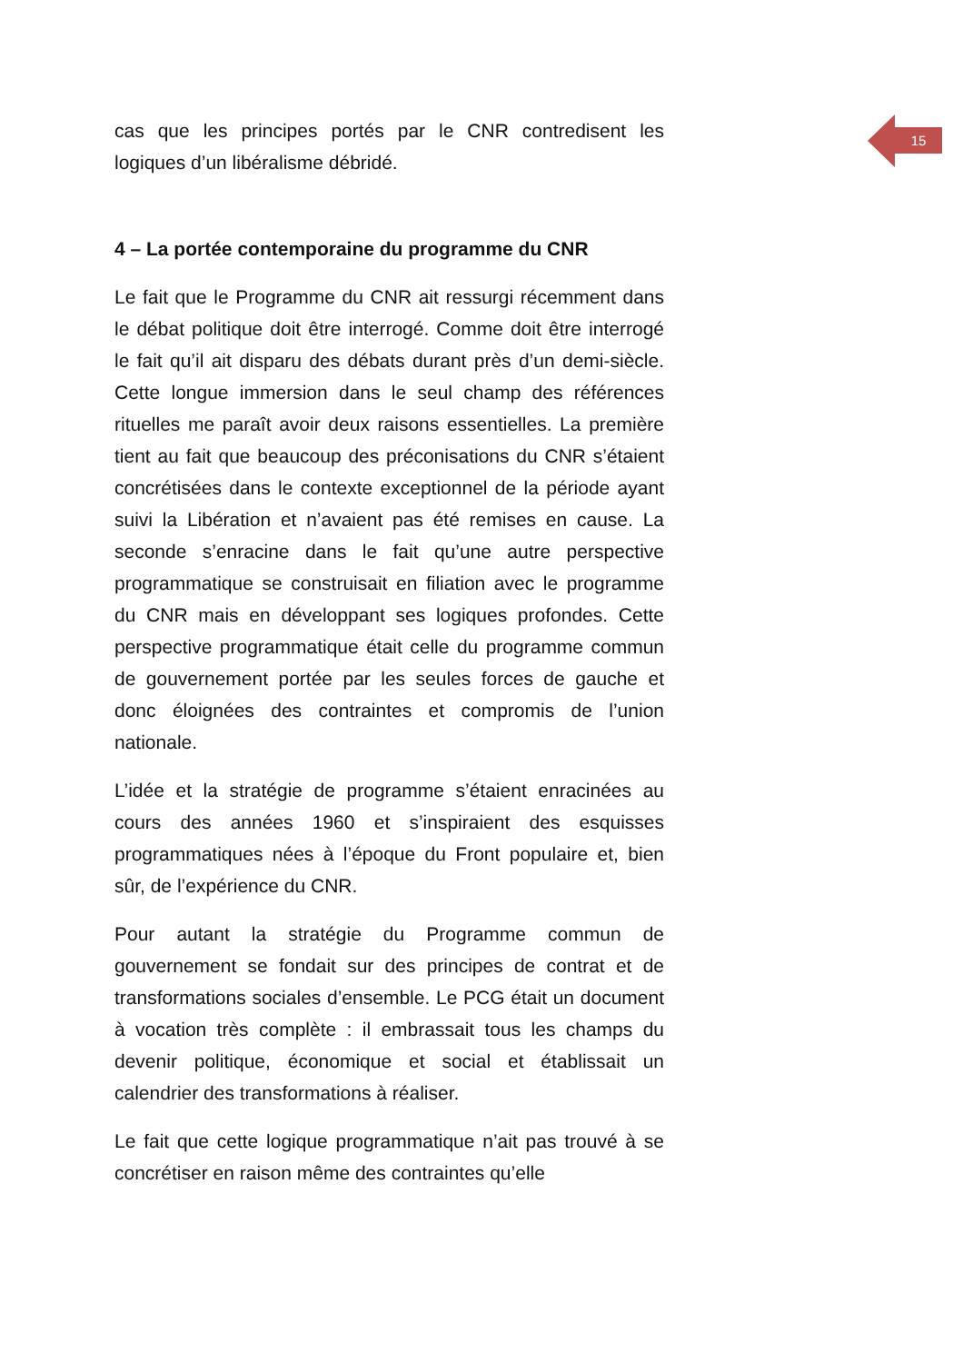15
cas que les principes portés par le CNR contredisent les logiques d’un libéralisme débridé.
4 – La portée contemporaine du programme du CNR
Le fait que le Programme du CNR ait ressurgi récemment dans le débat politique doit être interrogé. Comme doit être interrogé le fait qu’il ait disparu des débats durant près d’un demi-siècle. Cette longue immersion dans le seul champ des références rituelles me paraît avoir deux raisons essentielles. La première tient au fait que beaucoup des préconisations du CNR s’étaient concrétisées dans le contexte exceptionnel de la période ayant suivi la Libération et n’avaient pas été remises en cause. La seconde s’enracine dans le fait qu’une autre perspective programmatique se construisait en filiation avec le programme du CNR mais en développant ses logiques profondes. Cette perspective programmatique était celle du programme commun de gouvernement portée par les seules forces de gauche et donc éloignées des contraintes et compromis de l’union nationale.
L’idée et la stratégie de programme s’étaient enracinées au cours des années 1960 et s’inspiraient des esquisses programmatiques nées à l’époque du Front populaire et, bien sûr, de l’expérience du CNR.
Pour autant la stratégie du Programme commun de gouvernement se fondait sur des principes de contrat et de transformations sociales d’ensemble. Le PCG était un document à vocation très complète : il embrassait tous les champs du devenir politique, économique et social et établissait un calendrier des transformations à réaliser.
Le fait que cette logique programmatique n’ait pas trouvé à se concrétiser en raison même des contraintes qu’elle